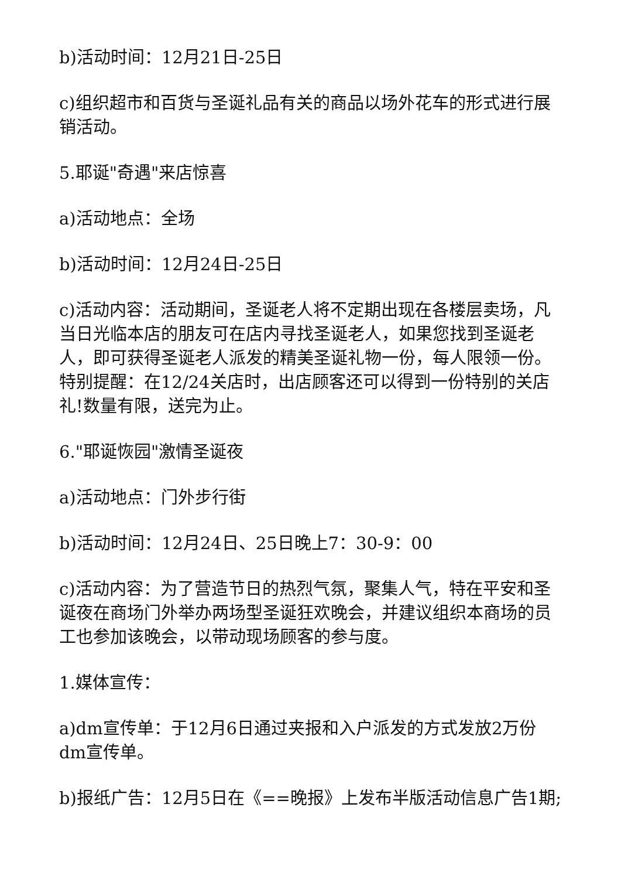b)活动时间：12月21日-25日
c)组织超市和百货与圣诞礼品有关的商品以场外花车的形式进行展销活动。
5.耶诞"奇遇"来店惊喜
a)活动地点：全场
b)活动时间：12月24日-25日
c)活动内容：活动期间，圣诞老人将不定期出现在各楼层卖场，凡当日光临本店的朋友可在店内寻找圣诞老人，如果您找到圣诞老人，即可获得圣诞老人派发的精美圣诞礼物一份，每人限领一份。特别提醒：在12/24关店时，出店顾客还可以得到一份特别的关店礼!数量有限，送完为止。
6."耶诞恢园"激情圣诞夜
a)活动地点：门外步行街
b)活动时间：12月24日、25日晚上7：30-9：00
c)活动内容：为了营造节日的热烈气氛，聚集人气，特在平安和圣诞夜在商场门外举办两场型圣诞狂欢晚会，并建议组织本商场的员工也参加该晚会，以带动现场顾客的参与度。
1.媒体宣传：
a)dm宣传单：于12月6日通过夹报和入户派发的方式发放2万份dm宣传单。
b)报纸广告：12月5日在《==晚报》上发布半版活动信息广告1期;